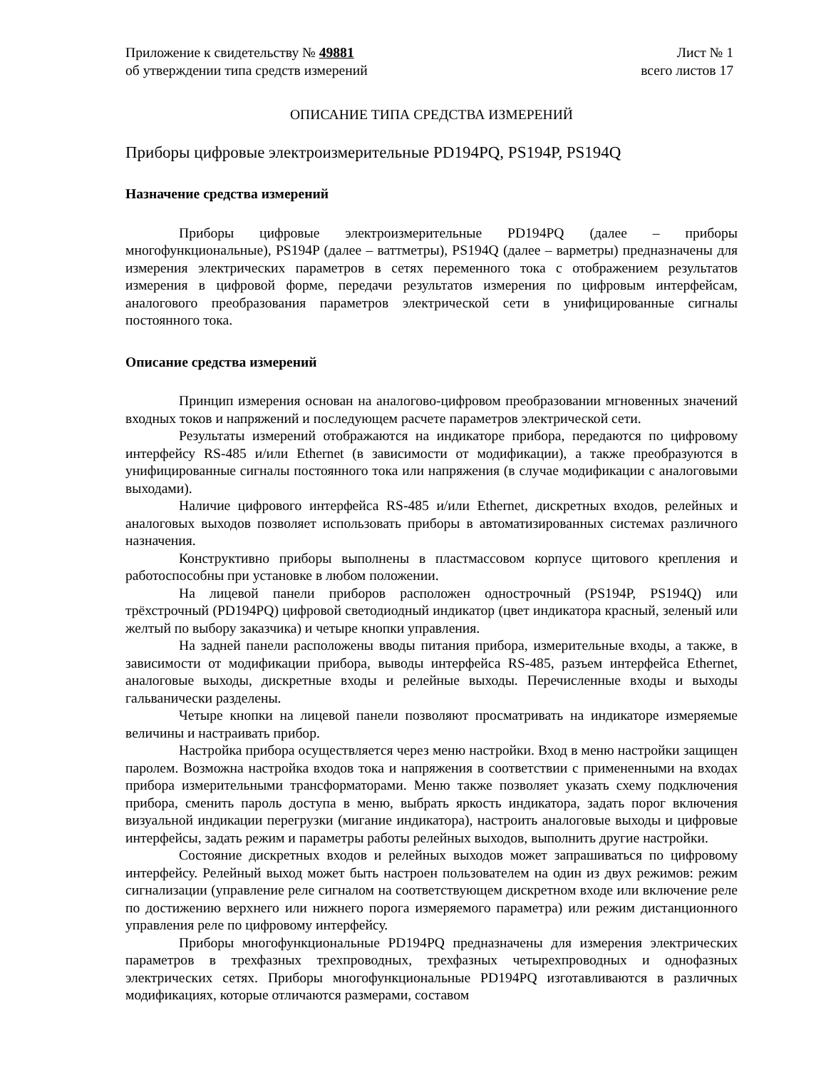Приложение к свидетельству № 49881
об утверждении типа средств измерений
Лист № 1
всего листов 17
ОПИСАНИЕ ТИПА СРЕДСТВА ИЗМЕРЕНИЙ
Приборы цифровые электроизмерительные PD194PQ, PS194P, PS194Q
Назначение средства измерений
Приборы цифровые электроизмерительные PD194PQ (далее – приборы многофункциональные), PS194P (далее – ваттметры), PS194Q (далее – варметры) предназначены для измерения электрических параметров в сетях переменного тока с отображением результатов измерения в цифровой форме, передачи результатов измерения по цифровым интерфейсам, аналогового преобразования параметров электрической сети в унифицированные сигналы постоянного тока.
Описание средства измерений
Принцип измерения основан на аналогово-цифровом преобразовании мгновенных значений входных токов и напряжений и последующем расчете параметров электрической сети.
Результаты измерений отображаются на индикаторе прибора, передаются по цифровому интерфейсу RS-485 и/или Ethernet (в зависимости от модификации), а также преобразуются в унифицированные сигналы постоянного тока или напряжения (в случае модификации с аналоговыми выходами).
Наличие цифрового интерфейса RS-485 и/или Ethernet, дискретных входов, релейных и аналоговых выходов позволяет использовать приборы в автоматизированных системах различного назначения.
Конструктивно приборы выполнены в пластмассовом корпусе щитового крепления и работоспособны при установке в любом положении.
На лицевой панели приборов расположен однострочный (PS194P, PS194Q) или трёхстрочный (PD194PQ) цифровой светодиодный индикатор (цвет индикатора красный, зеленый или желтый по выбору заказчика) и четыре кнопки управления.
На задней панели расположены вводы питания прибора, измерительные входы, а также, в зависимости от модификации прибора, выводы интерфейса RS-485, разъем интерфейса Ethernet, аналоговые выходы, дискретные входы и релейные выходы. Перечисленные входы и выходы гальванически разделены.
Четыре кнопки на лицевой панели позволяют просматривать на индикаторе измеряемые величины и настраивать прибор.
Настройка прибора осуществляется через меню настройки. Вход в меню настройки защищен паролем. Возможна настройка входов тока и напряжения в соответствии с примененными на входах прибора измерительными трансформаторами. Меню также позволяет указать схему подключения прибора, сменить пароль доступа в меню, выбрать яркость индикатора, задать порог включения визуальной индикации перегрузки (мигание индикатора), настроить аналоговые выходы и цифровые интерфейсы, задать режим и параметры работы релейных выходов, выполнить другие настройки.
Состояние дискретных входов и релейных выходов может запрашиваться по цифровому интерфейсу. Релейный выход может быть настроен пользователем на один из двух режимов: режим сигнализации (управление реле сигналом на соответствующем дискретном входе или включение реле по достижению верхнего или нижнего порога измеряемого параметра) или режим дистанционного управления реле по цифровому интерфейсу.
Приборы многофункциональные PD194PQ предназначены для измерения электрических параметров в трехфазных трехпроводных, трехфазных четырехпроводных и однофазных электрических сетях. Приборы многофункциональные PD194PQ изготавливаются в различных модификациях, которые отличаются размерами, составом